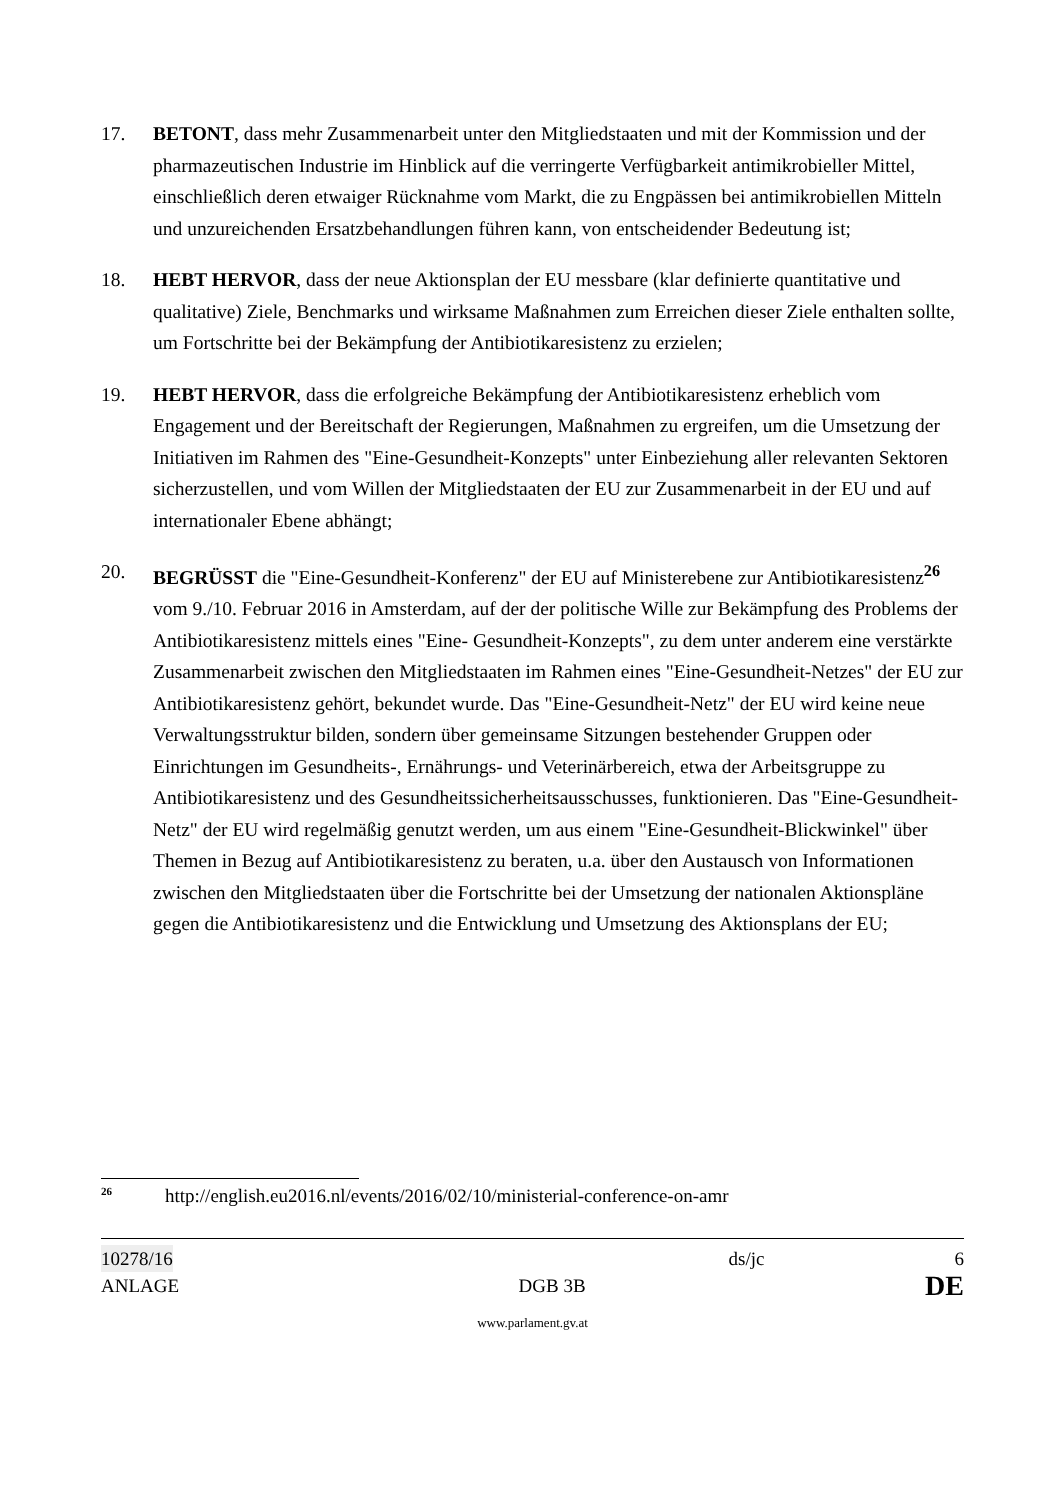17. BETONT, dass mehr Zusammenarbeit unter den Mitgliedstaaten und mit der Kommission und der pharmazeutischen Industrie im Hinblick auf die verringerte Verfügbarkeit antimikrobieller Mittel, einschließlich deren etwaiger Rücknahme vom Markt, die zu Engpässen bei antimikrobiellen Mitteln und unzureichenden Ersatzbehandlungen führen kann, von entscheidender Bedeutung ist;
18. HEBT HERVOR, dass der neue Aktionsplan der EU messbare (klar definierte quantitative und qualitative) Ziele, Benchmarks und wirksame Maßnahmen zum Erreichen dieser Ziele enthalten sollte, um Fortschritte bei der Bekämpfung der Antibiotikaresistenz zu erzielen;
19. HEBT HERVOR, dass die erfolgreiche Bekämpfung der Antibiotikaresistenz erheblich vom Engagement und der Bereitschaft der Regierungen, Maßnahmen zu ergreifen, um die Umsetzung der Initiativen im Rahmen des "Eine-Gesundheit-Konzepts" unter Einbeziehung aller relevanten Sektoren sicherzustellen, und vom Willen der Mitgliedstaaten der EU zur Zusammenarbeit in der EU und auf internationaler Ebene abhängt;
20. BEGRÜSST die "Eine-Gesundheit-Konferenz" der EU auf Ministerebene zur Antibiotikaresistenz<sup>26</sup> vom 9./10. Februar 2016 in Amsterdam, auf der der politische Wille zur Bekämpfung des Problems der Antibiotikaresistenz mittels eines "Eine- Gesundheit-Konzepts", zu dem unter anderem eine verstärkte Zusammenarbeit zwischen den Mitgliedstaaten im Rahmen eines "Eine-Gesundheit-Netzes" der EU zur Antibiotikaresistenz gehört, bekundet wurde. Das "Eine-Gesundheit-Netz" der EU wird keine neue Verwaltungsstruktur bilden, sondern über gemeinsame Sitzungen bestehender Gruppen oder Einrichtungen im Gesundheits-, Ernährungs- und Veterinärbereich, etwa der Arbeitsgruppe zu Antibiotikaresistenz und des Gesundheitssicherheitsausschusses, funktionieren. Das "Eine-Gesundheit-Netz" der EU wird regelmäßig genutzt werden, um aus einem "Eine-Gesundheit-Blickwinkel" über Themen in Bezug auf Antibiotikaresistenz zu beraten, u.a. über den Austausch von Informationen zwischen den Mitgliedstaaten über die Fortschritte bei der Umsetzung der nationalen Aktionspläne gegen die Antibiotikaresistenz und die Entwicklung und Umsetzung des Aktionsplans der EU;
<sup>26</sup> http://english.eu2016.nl/events/2016/02/10/ministerial-conference-on-amr
10278/16 ds/jc 6
ANLAGE DGB 3B DE
www.parlament.gv.at